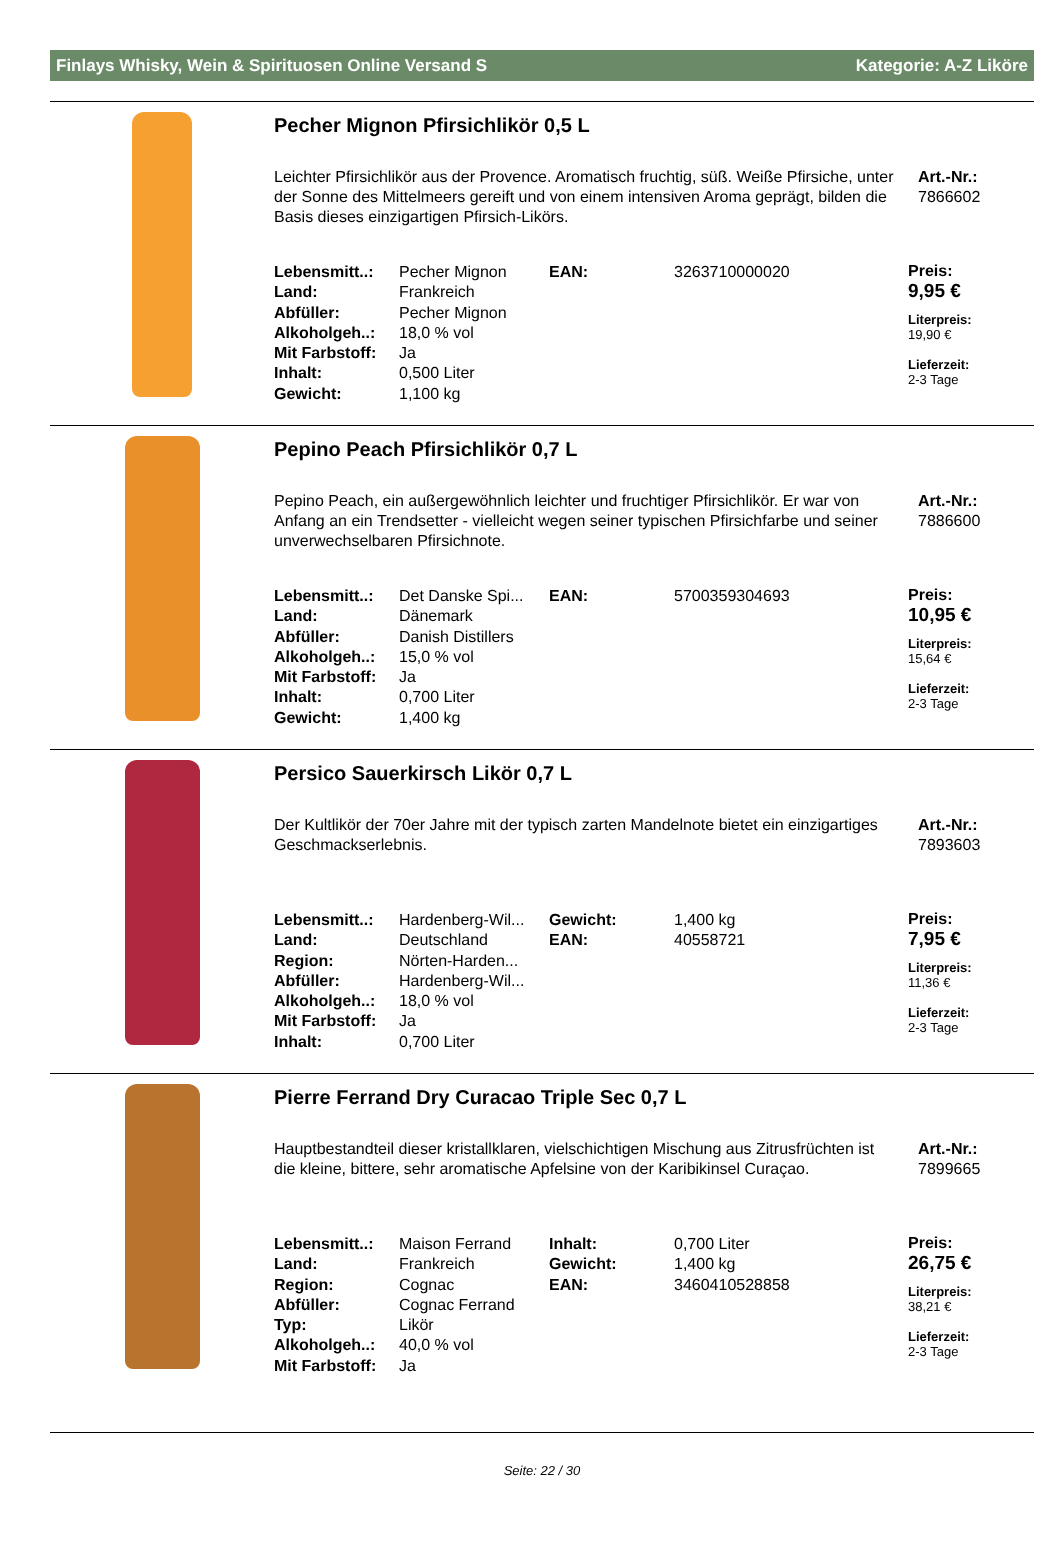Finlays Whisky, Wein & Spirituosen Online Versand S Kategorie: A-Z Liköre
Pecher Mignon Pfirsichlikör 0,5 L
Leichter Pfirsichlikör aus der Provence. Aromatisch fruchtig, süß. Weiße Pfirsiche, unter der Sonne des Mittelmeers gereift und von einem intensiven Aroma geprägt, bilden die Basis dieses einzigartigen Pfirsich-Likörs.
Art.-Nr.:
7866602
| Lebensmitt..: | Pecher Mignon | EAN: | 3263710000020 |
| Land: | Frankreich | | |
| Abfüller: | Pecher Mignon | | |
| Alkoholgeh..: | 18,0 % vol | | |
| Mit Farbstoff: | Ja | | |
| Inhalt: | 0,500 Liter | | |
| Gewicht: | 1,100 kg | | |
Preis:
9,95 €
Literpreis:
19,90 €
Lieferzeit:
2-3 Tage
Pepino Peach Pfirsichlikör 0,7 L
Pepino Peach, ein außergewöhnlich leichter und fruchtiger Pfirsichlikör. Er war von Anfang an ein Trendsetter - vielleicht wegen seiner typischen Pfirsichfarbe und seiner unverwechselbaren Pfirsichnote.
Art.-Nr.:
7886600
| Lebensmitt..: | Det Danske Spi... | EAN: | 5700359304693 |
| Land: | Dänemark | | |
| Abfüller: | Danish Distillers | | |
| Alkoholgeh..: | 15,0 % vol | | |
| Mit Farbstoff: | Ja | | |
| Inhalt: | 0,700 Liter | | |
| Gewicht: | 1,400 kg | | |
Preis:
10,95 €
Literpreis:
15,64 €
Lieferzeit:
2-3 Tage
Persico Sauerkirsch Likör 0,7 L
Der Kultlikör der 70er Jahre mit der typisch zarten Mandelnote bietet ein einzigartiges Geschmackserlebnis.
Art.-Nr.:
7893603
| Lebensmitt..: | Hardenberg-Wil... | Gewicht: | 1,400 kg |
| Land: | Deutschland | EAN: | 40558721 |
| Region: | Nörten-Harden... | | |
| Abfüller: | Hardenberg-Wil... | | |
| Alkoholgeh..: | 18,0 % vol | | |
| Mit Farbstoff: | Ja | | |
| Inhalt: | 0,700 Liter | | |
Preis:
7,95 €
Literpreis:
11,36 €
Lieferzeit:
2-3 Tage
Pierre Ferrand Dry Curacao Triple Sec 0,7 L
Hauptbestandteil dieser kristallklaren, vielschichtigen Mischung aus Zitrusfrüchten ist die kleine, bittere, sehr aromatische Apfelsine von der Karibikinsel Curaçao.
Art.-Nr.:
7899665
| Lebensmitt..: | Maison Ferrand | Inhalt: | 0,700 Liter |
| Land: | Frankreich | Gewicht: | 1,400 kg |
| Region: | Cognac | EAN: | 3460410528858 |
| Abfüller: | Cognac Ferrand | | |
| Typ: | Likör | | |
| Alkoholgeh..: | 40,0 % vol | | |
| Mit Farbstoff: | Ja | | |
Preis:
26,75 €
Literpreis:
38,21 €
Lieferzeit:
2-3 Tage
Seite: 22 / 30